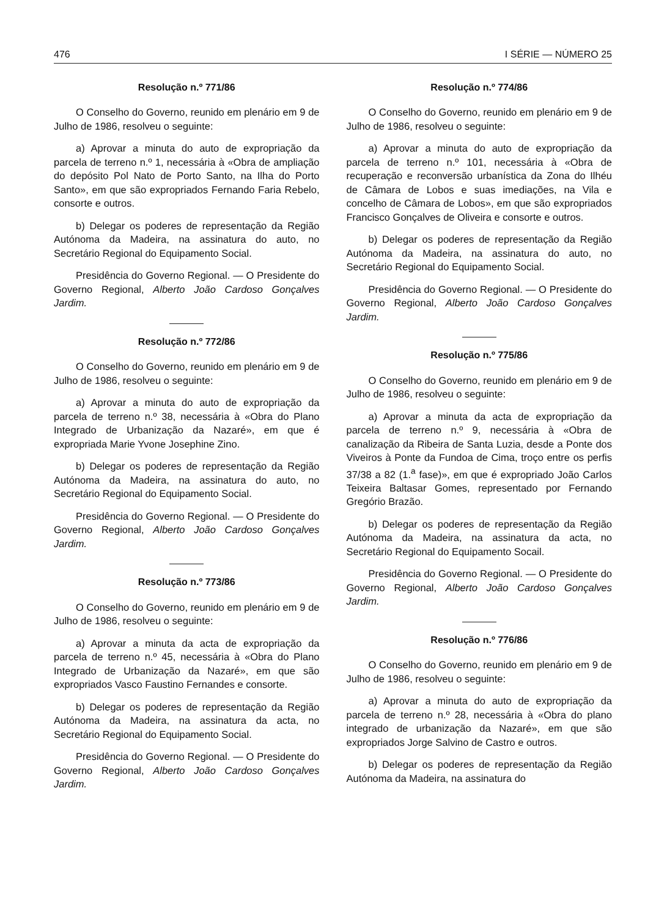476 I SÉRIE — NÚMERO 25
Resolução n.º 771/86
O Conselho do Governo, reunido em plenário em 9 de Julho de 1986, resolveu o seguinte:
a) Aprovar a minuta do auto de expropriação da parcela de terreno n.º 1, necessária à «Obra de ampliação do depósito Pol Nato de Porto Santo, na Ilha do Porto Santo», em que são expropriados Fernando Faria Rebelo, consorte e outros.
b) Delegar os poderes de representação da Região Autónoma da Madeira, na assinatura do auto, no Secretário Regional do Equipamento Social.
Presidência do Governo Regional. — O Presidente do Governo Regional, Alberto João Cardoso Gonçalves Jardim.
Resolução n.º 772/86
O Conselho do Governo, reunido em plenário em 9 de Julho de 1986, resolveu o seguinte:
a) Aprovar a minuta do auto de expropriação da parcela de terreno n.º 38, necessária à «Obra do Plano Integrado de Urbanização da Nazaré», em que é expropriada Marie Yvone Josephine Zino.
b) Delegar os poderes de representação da Região Autónoma da Madeira, na assinatura do auto, no Secretário Regional do Equipamento Social.
Presidência do Governo Regional. — O Presidente do Governo Regional, Alberto João Cardoso Gonçalves Jardim.
Resolução n.º 773/86
O Conselho do Governo, reunido em plenário em 9 de Julho de 1986, resolveu o seguinte:
a) Aprovar a minuta da acta de expropriação da parcela de terreno n.º 45, necessária à «Obra do Plano Integrado de Urbanização da Nazaré», em que são expropriados Vasco Faustino Fernandes e consorte.
b) Delegar os poderes de representação da Região Autónoma da Madeira, na assinatura da acta, no Secretário Regional do Equipamento Social.
Presidência do Governo Regional. — O Presidente do Governo Regional, Alberto João Cardoso Gonçalves Jardim.
Resolução n.º 774/86
O Conselho do Governo, reunido em plenário em 9 de Julho de 1986, resolveu o seguinte:
a) Aprovar a minuta do auto de expropriação da parcela de terreno n.º 101, necessária à «Obra de recuperação e reconversão urbanística da Zona do Ilhéu de Câmara de Lobos e suas imediações, na Vila e concelho de Câmara de Lobos», em que são expropriados Francisco Gonçalves de Oliveira e consorte e outros.
b) Delegar os poderes de representação da Região Autónoma da Madeira, na assinatura do auto, no Secretário Regional do Equipamento Social.
Presidência do Governo Regional. — O Presidente do Governo Regional, Alberto João Cardoso Gonçalves Jardim.
Resolução n.º 775/86
O Conselho do Governo, reunido em plenário em 9 de Julho de 1986, resolveu o seguinte:
a) Aprovar a minuta da acta de expropriação da parcela de terreno n.º 9, necessária à «Obra de canalização da Ribeira de Santa Luzia, desde a Ponte dos Viveiros à Ponte da Fundoa de Cima, troço entre os perfis 37/38 a 82 (1.<sup>a</sup> fase)», em que é expropriado João Carlos Teixeira Baltasar Gomes, representado por Fernando Gregório Brazão.
b) Delegar os poderes de representação da Região Autónoma da Madeira, na assinatura da acta, no Secretário Regional do Equipamento Socail.
Presidência do Governo Regional. — O Presidente do Governo Regional, Alberto João Cardoso Gonçalves Jardim.
Resolução n.º 776/86
O Conselho do Governo, reunido em plenário em 9 de Julho de 1986, resolveu o seguinte:
a) Aprovar a minuta do auto de expropriação da parcela de terreno n.º 28, necessária à «Obra do plano integrado de urbanização da Nazaré», em que são expropriados Jorge Salvino de Castro e outros.
b) Delegar os poderes de representação da Região Autónoma da Madeira, na assinatura do